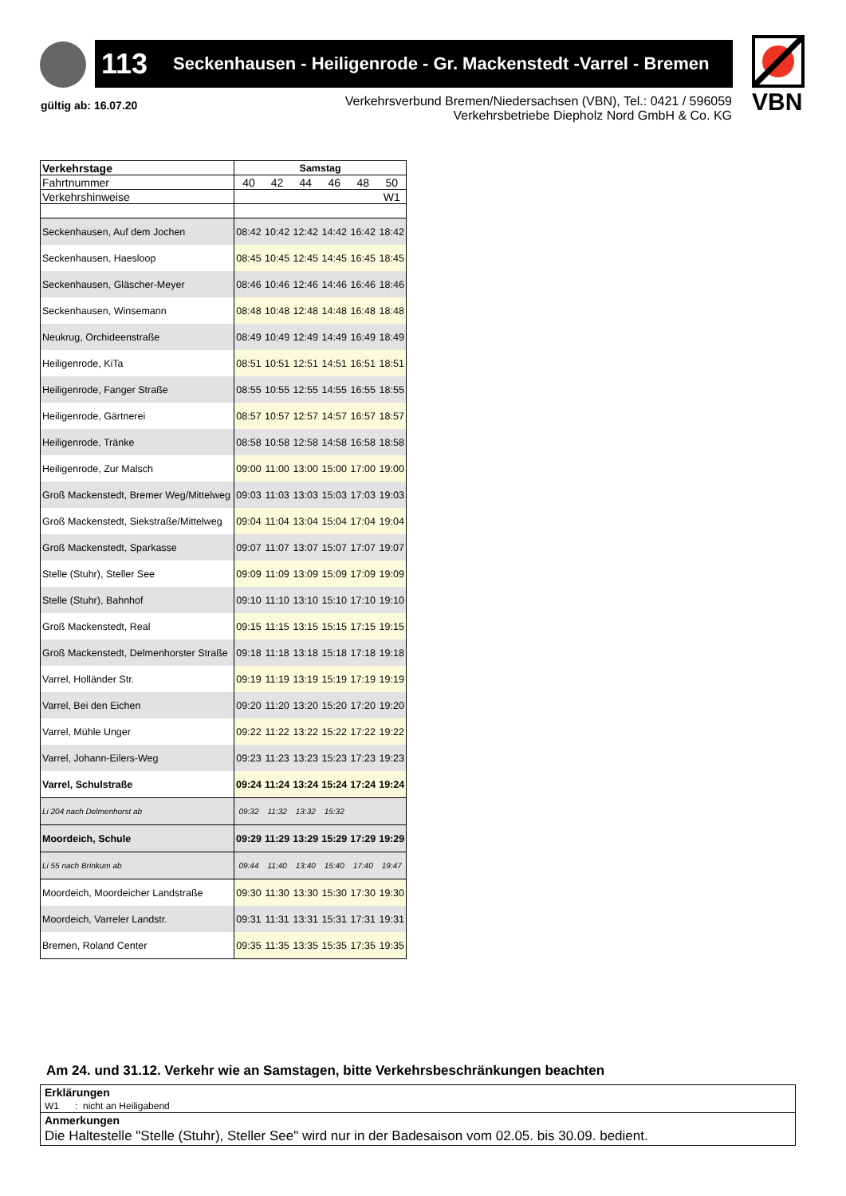113 Seckenhausen - Heiligenrode - Gr. Mackenstedt -Varrel - Bremen
VBN
gültig ab: 16.07.20
Verkehrsverbund Bremen/Niedersachsen (VBN), Tel.: 0421 / 596059
Verkehrsbetriebe Diepholz Nord GmbH & Co. KG
| Verkehrstage | Samstag | | | | | |
| Fahrtnummer | 40 | 42 | 44 | 46 | 48 | 50 |
| Verkehrshinweise | | | | | | W1 |
| Seckenhausen, Auf dem Jochen | 08:42 | 10:42 | 12:42 | 14:42 | 16:42 | 18:42 |
| Seckenhausen, Haesloop | 08:45 | 10:45 | 12:45 | 14:45 | 16:45 | 18:45 |
| Seckenhausen, Gläscher-Meyer | 08:46 | 10:46 | 12:46 | 14:46 | 16:46 | 18:46 |
| Seckenhausen, Winsemann | 08:48 | 10:48 | 12:48 | 14:48 | 16:48 | 18:48 |
| Neukrug, Orchideenstraße | 08:49 | 10:49 | 12:49 | 14:49 | 16:49 | 18:49 |
| Heiligenrode, KiTa | 08:51 | 10:51 | 12:51 | 14:51 | 16:51 | 18:51 |
| Heiligenrode, Fanger Straße | 08:55 | 10:55 | 12:55 | 14:55 | 16:55 | 18:55 |
| Heiligenrode, Gärtnerei | 08:57 | 10:57 | 12:57 | 14:57 | 16:57 | 18:57 |
| Heiligenrode, Tränke | 08:58 | 10:58 | 12:58 | 14:58 | 16:58 | 18:58 |
| Heiligenrode, Zur Malsch | 09:00 | 11:00 | 13:00 | 15:00 | 17:00 | 19:00 |
| Groß Mackenstedt, Bremer Weg/Mittelweg | 09:03 | 11:03 | 13:03 | 15:03 | 17:03 | 19:03 |
| Groß Mackenstedt, Siekstraße/Mittelweg | 09:04 | 11:04 | 13:04 | 15:04 | 17:04 | 19:04 |
| Groß Mackenstedt, Sparkasse | 09:07 | 11:07 | 13:07 | 15:07 | 17:07 | 19:07 |
| Stelle (Stuhr), Steller See | 09:09 | 11:09 | 13:09 | 15:09 | 17:09 | 19:09 |
| Stelle (Stuhr), Bahnhof | 09:10 | 11:10 | 13:10 | 15:10 | 17:10 | 19:10 |
| Groß Mackenstedt, Real | 09:15 | 11:15 | 13:15 | 15:15 | 17:15 | 19:15 |
| Groß Mackenstedt, Delmenhorster Straße | 09:18 | 11:18 | 13:18 | 15:18 | 17:18 | 19:18 |
| Varrel, Holländer Str. | 09:19 | 11:19 | 13:19 | 15:19 | 17:19 | 19:19 |
| Varrel, Bei den Eichen | 09:20 | 11:20 | 13:20 | 15:20 | 17:20 | 19:20 |
| Varrel, Mühle Unger | 09:22 | 11:22 | 13:22 | 15:22 | 17:22 | 19:22 |
| Varrel, Johann-Eilers-Weg | 09:23 | 11:23 | 13:23 | 15:23 | 17:23 | 19:23 |
| Varrel, Schulstraße | 09:24 | 11:24 | 13:24 | 15:24 | 17:24 | 19:24 |
| Li 204 nach Delmenhorst ab | 09:32 | 11:32 | 13:32 | 15:32 | | |
| Moordeich, Schule | 09:29 | 11:29 | 13:29 | 15:29 | 17:29 | 19:29 |
| Li 55 nach Brinkum ab | 09:44 | 11:40 | 13:40 | 15:40 | 17:40 | 19:47 |
| Moordeich, Moordeicher Landstraße | 09:30 | 11:30 | 13:30 | 15:30 | 17:30 | 19:30 |
| Moordeich, Varreler Landstr. | 09:31 | 11:31 | 13:31 | 15:31 | 17:31 | 19:31 |
| Bremen, Roland Center | 09:35 | 11:35 | 13:35 | 15:35 | 17:35 | 19:35 |
Am 24. und 31.12. Verkehr wie an Samstagen, bitte Verkehrsbeschränkungen beachten
Erklärungen
W1 : nicht an Heiligabend
Anmerkungen
Die Haltestelle "Stelle (Stuhr), Steller See" wird nur in der Badesaison vom 02.05. bis 30.09. bedient.